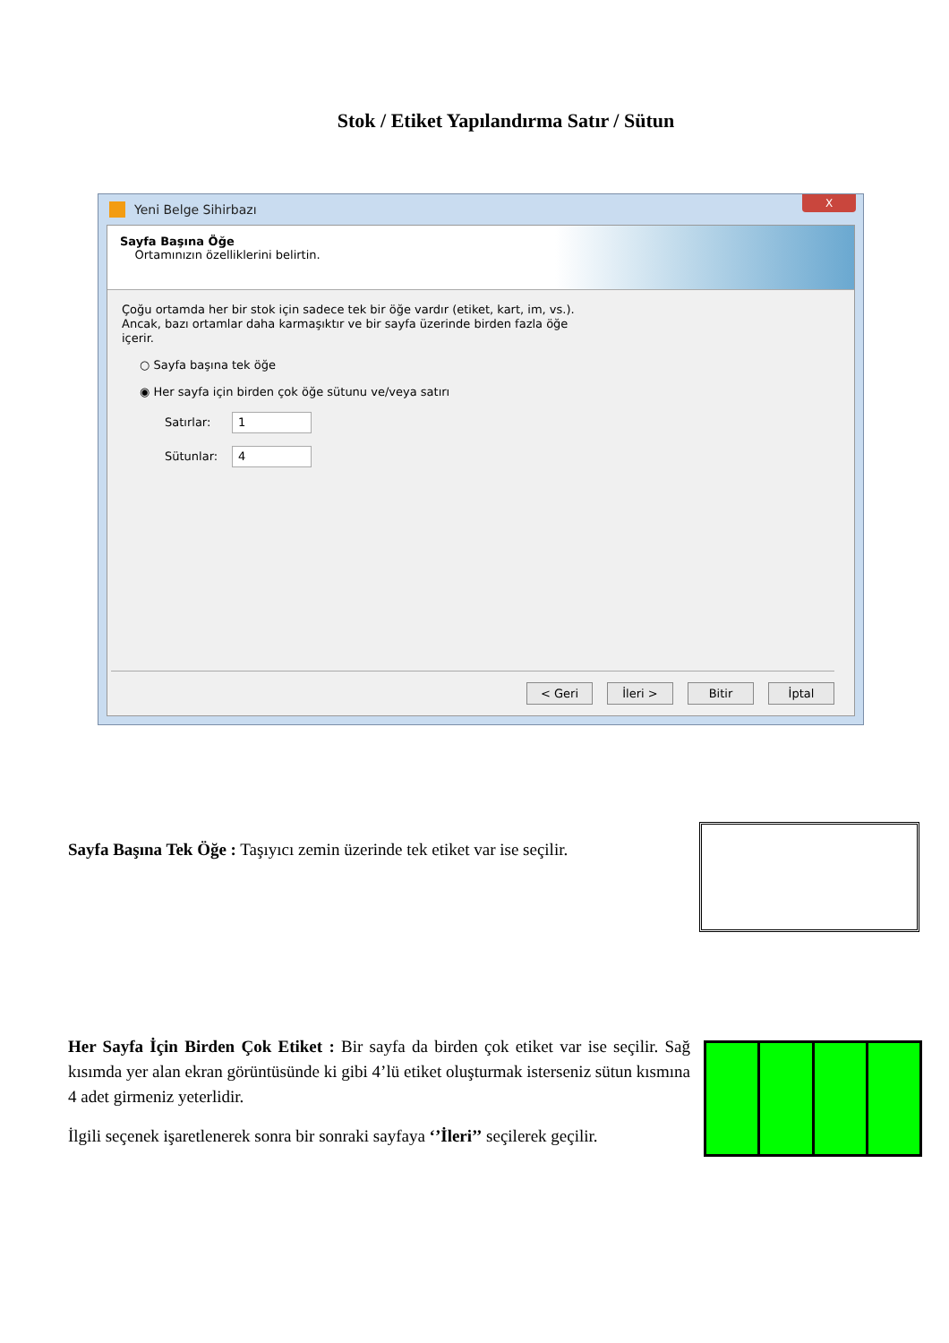Stok / Etiket Yapılandırma Satır / Sütun
Yeni Belge Sihirbazı
X
Sayfa Başına Öğe
Ortamınızın özelliklerini belirtin.
Çoğu ortamda her bir stok için sadece tek bir öğe vardır (etiket, kart, im, vs.).
Ancak, bazı ortamlar daha karmaşıktır ve bir sayfa üzerinde birden fazla öğe
içerir.
○ Sayfa başına tek öğe
◉ Her sayfa için birden çok öğe sütunu ve/veya satırı
Satırlar: 1
Sütunlar: 4
< Geri İleri > Bitir İptal
Sayfa Başına Tek Öğe : Taşıyıcı zemin üzerinde tek etiket var ise seçilir.
Her Sayfa İçin Birden Çok Etiket : Bir sayfa da birden çok etiket var ise seçilir. Sağ kısımda yer alan ekran görüntüsünde ki gibi 4’lü etiket oluşturmak isterseniz sütun kısmına 4 adet girmeniz yeterlidir.
İlgili seçenek işaretlenerek sonra bir sonraki sayfaya ‘’İleri’’ seçilerek geçilir.